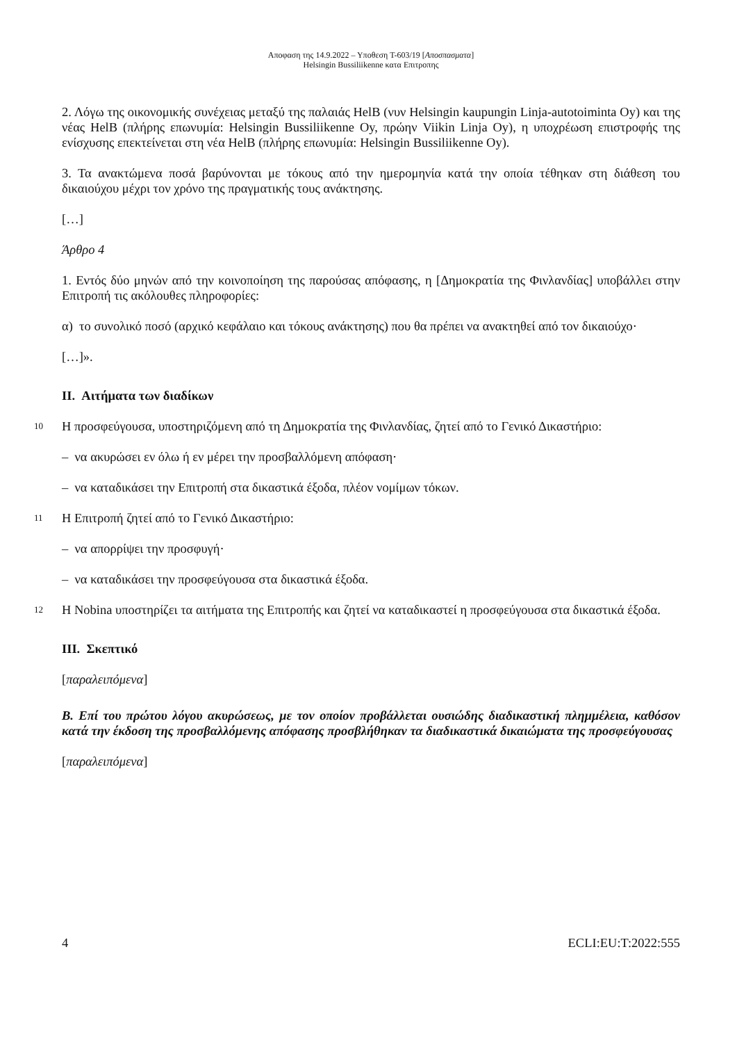Αποφαση της 14.9.2022 – Υποθεση T-603/19 [Αποσπασματα]
Helsingin Bussiliikenne κατα Επιτροπης
2. Λόγω της οικονομικής συνέχειας μεταξύ της παλαιάς HelB (νυν Helsingin kaupungin Linja-autotoiminta Oy) και της νέας HelB (πλήρης επωνυμία: Helsingin Bussiliikenne Oy, πρώην Viikin Linja Oy), η υποχρέωση επιστροφής της ενίσχυσης επεκτείνεται στη νέα HelB (πλήρης επωνυμία: Helsingin Bussiliikenne Oy).
3. Τα ανακτώμενα ποσά βαρύνονται με τόκους από την ημερομηνία κατά την οποία τέθηκαν στη διάθεση του δικαιούχου μέχρι τον χρόνο της πραγματικής τους ανάκτησης.
[…]
Άρθρο 4
1. Εντός δύο μηνών από την κοινοποίηση της παρούσας απόφασης, η [Δημοκρατία της Φινλανδίας] υποβάλλει στην Επιτροπή τις ακόλουθες πληροφορίες:
α) το συνολικό ποσό (αρχικό κεφάλαιο και τόκους ανάκτησης) που θα πρέπει να ανακτηθεί από τον δικαιούχο·
[…]».
II. Αιτήματα των διαδίκων
10
Η προσφεύγουσα, υποστηριζόμενη από τη Δημοκρατία της Φινλανδίας, ζητεί από το Γενικό Δικαστήριο:
– να ακυρώσει εν όλω ή εν μέρει την προσβαλλόμενη απόφαση·
– να καταδικάσει την Επιτροπή στα δικαστικά έξοδα, πλέον νομίμων τόκων.
11
Η Επιτροπή ζητεί από το Γενικό Δικαστήριο:
– να απορρίψει την προσφυγή·
– να καταδικάσει την προσφεύγουσα στα δικαστικά έξοδα.
12
Η Nobina υποστηρίζει τα αιτήματα της Επιτροπής και ζητεί να καταδικαστεί η προσφεύγουσα στα δικαστικά έξοδα.
III. Σκεπτικό
[παραλειπόμενα]
Β. Επί του πρώτου λόγου ακυρώσεως, με τον οποίον προβάλλεται ουσιώδης διαδικαστική πλημμέλεια, καθόσον κατά την έκδοση της προσβαλλόμενης απόφασης προσβλήθηκαν τα διαδικαστικά δικαιώματα της προσφεύγουσας
[παραλειπόμενα]
4 ECLI:EU:T:2022:555